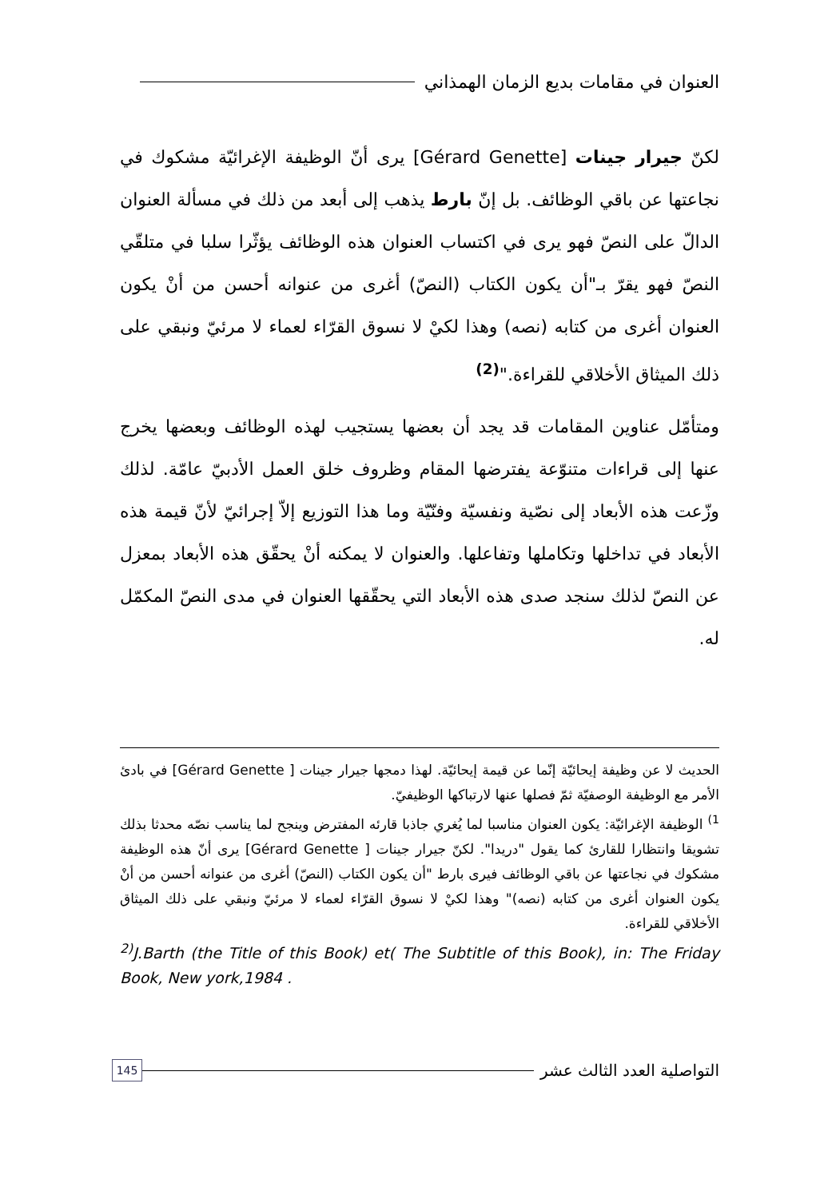العنوان في مقامات بديع الزمان الهمذاني
لكنّ جيرار جينات [Gérard Genette] يرى أنّ الوظيفة الإغرائيّة مشكوك في نجاعتها عن باقي الوظائف. بل إنّ بارط يذهب إلى أبعد من ذلك في مسألة العنوان الدالّ على النصّ فهو يرى في اكتساب العنوان هذه الوظائف يؤثّرا سلبا في متلقّي النصّ فهو يقرّ بـ"أن يكون الكتاب (النصّ) أغرى من عنوانه أحسن من أنْ يكون العنوان أغرى من كتابه (نصه) وهذا لكيْ لا نسوق القرّاء لعماء لا مرئيّ ونبقي على ذلك الميثاق الأخلاقي للقراءة."<sup>(2)</sup>
ومتأمّل عناوين المقامات قد يجد أن بعضها يستجيب لهذه الوظائف وبعضها يخرج عنها إلى قراءات متنوّعة يفترضها المقام وظروف خلق العمل الأدبيّ عامّة. لذلك وزّعت هذه الأبعاد إلى نصّية ونفسيّة وفنّيّة وما هذا التوزيع إلاّ إجرائيّ لأنّ قيمة هذه الأبعاد في تداخلها وتكاملها وتفاعلها. والعنوان لا يمكنه أنْ يحقّق هذه الأبعاد بمعزل عن النصّ لذلك سنجد صدى هذه الأبعاد التي يحقّقها العنوان في مدى النصّ المكمّل له.
الحديث لا عن وظيفة إيحائيّة إنّما عن قيمة إيحائيّة. لهذا دمجها جيرار جينات [ Gérard Genette] في بادئ الأمر مع الوظيفة الوصفيّة ثمّ فصلها عنها لارتباكها الوظيفيّ.
<sup>1)</sup> الوظيفة الإغرائيّة: يكون العنوان مناسبا لما يُغري جاذبا قارئه المفترض وينجح لما يناسب نصّه محدثا بذلك تشويقا وانتظارا للقارئ كما يقول "دريدا". لكنّ جيرار جينات [ Gérard Genette] يرى أنّ هذه الوظيفة مشكوك في نجاعتها عن باقي الوظائف فيرى بارط "أن يكون الكتاب (النصّ) أغرى من عنوانه أحسن من أنْ يكون العنوان أغرى من كتابه (نصه)" وهذا لكيْ لا نسوق القرّاء لعماء لا مرئيّ ونبقي على ذلك الميثاق الأخلاقي للقراءة.
<sup>2)</sup> J.Barth (the Title of this Book) et( The Subtitle of this Book), in: The Friday Book, New york,1984 .
التواصلية العدد الثالث عشر
145